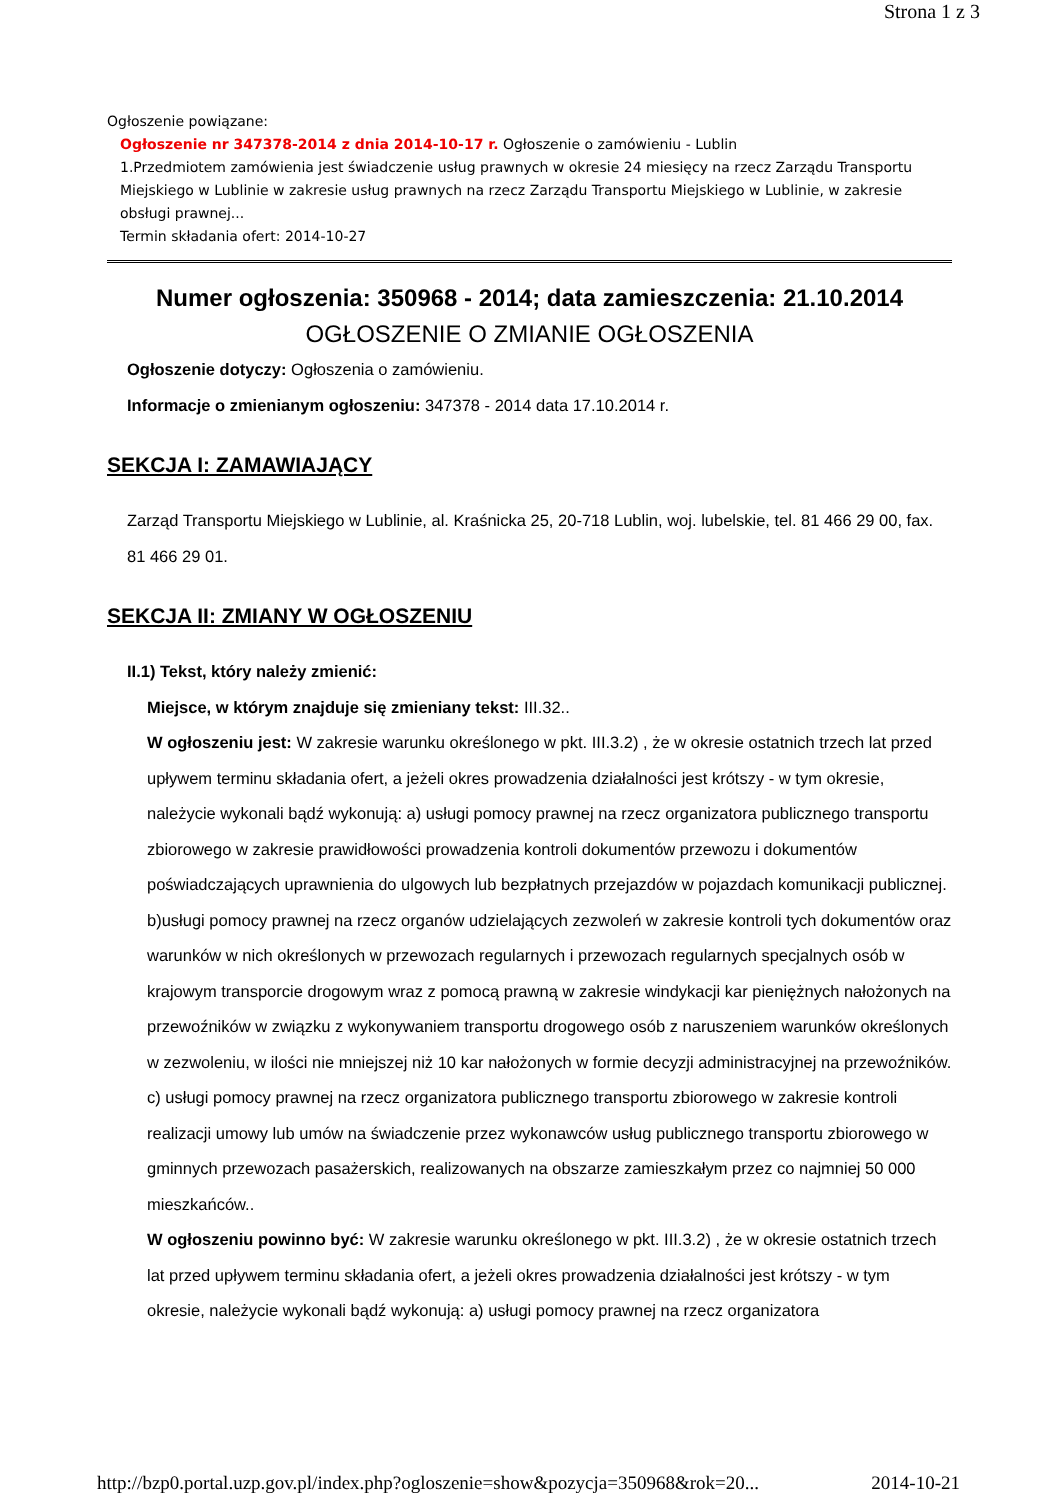Strona 1 z 3
Ogłoszenie powiązane:
Ogłoszenie nr 347378-2014 z dnia 2014-10-17 r. Ogłoszenie o zamówieniu - Lublin
1.Przedmiotem zamówienia jest świadczenie usług prawnych w okresie 24 miesięcy na rzecz Zarządu Transportu Miejskiego w Lublinie w zakresie usług prawnych na rzecz Zarządu Transportu Miejskiego w Lublinie, w zakresie obsługi prawnej...
Termin składania ofert: 2014-10-27
Numer ogłoszenia: 350968 - 2014; data zamieszczenia: 21.10.2014
OGŁOSZENIE O ZMIANIE OGŁOSZENIA
Ogłoszenie dotyczy: Ogłoszenia o zamówieniu.
Informacje o zmienianym ogłoszeniu: 347378 - 2014 data 17.10.2014 r.
SEKCJA I: ZAMAWIAJĄCY
Zarząd Transportu Miejskiego w Lublinie, al. Kraśnicka 25, 20-718 Lublin, woj. lubelskie, tel. 81 466 29 00, fax. 81 466 29 01.
SEKCJA II: ZMIANY W OGŁOSZENIU
II.1) Tekst, który należy zmienić:
Miejsce, w którym znajduje się zmieniany tekst: III.32..
W ogłoszeniu jest: W zakresie warunku określonego w pkt. III.3.2) , że w okresie ostatnich trzech lat przed upływem terminu składania ofert, a jeżeli okres prowadzenia działalności jest krótszy - w tym okresie, należycie wykonali bądź wykonują: a) usługi pomocy prawnej na rzecz organizatora publicznego transportu zbiorowego w zakresie prawidłowości prowadzenia kontroli dokumentów przewozu i dokumentów poświadczających uprawnienia do ulgowych lub bezpłatnych przejazdów w pojazdach komunikacji publicznej. b)usługi pomocy prawnej na rzecz organów udzielających zezwoleń w zakresie kontroli tych dokumentów oraz warunków w nich określonych w przewozach regularnych i przewozach regularnych specjalnych osób w krajowym transporcie drogowym wraz z pomocą prawną w zakresie windykacji kar pieniężnych nałożonych na przewoźników w związku z wykonywaniem transportu drogowego osób z naruszeniem warunków określonych w zezwoleniu, w ilości nie mniejszej niż 10 kar nałożonych w formie decyzji administracyjnej na przewoźników. c) usługi pomocy prawnej na rzecz organizatora publicznego transportu zbiorowego w zakresie kontroli realizacji umowy lub umów na świadczenie przez wykonawców usług publicznego transportu zbiorowego w gminnych przewozach pasażerskich, realizowanych na obszarze zamieszkałym przez co najmniej 50 000 mieszkańców..
W ogłoszeniu powinno być: W zakresie warunku określonego w pkt. III.3.2) , że w okresie ostatnich trzech lat przed upływem terminu składania ofert, a jeżeli okres prowadzenia działalności jest krótszy - w tym okresie, należycie wykonali bądź wykonują: a) usługi pomocy prawnej na rzecz organizatora
http://bzp0.portal.uzp.gov.pl/index.php?ogloszenie=show&pozycja=350968&rok=20... 2014-10-21